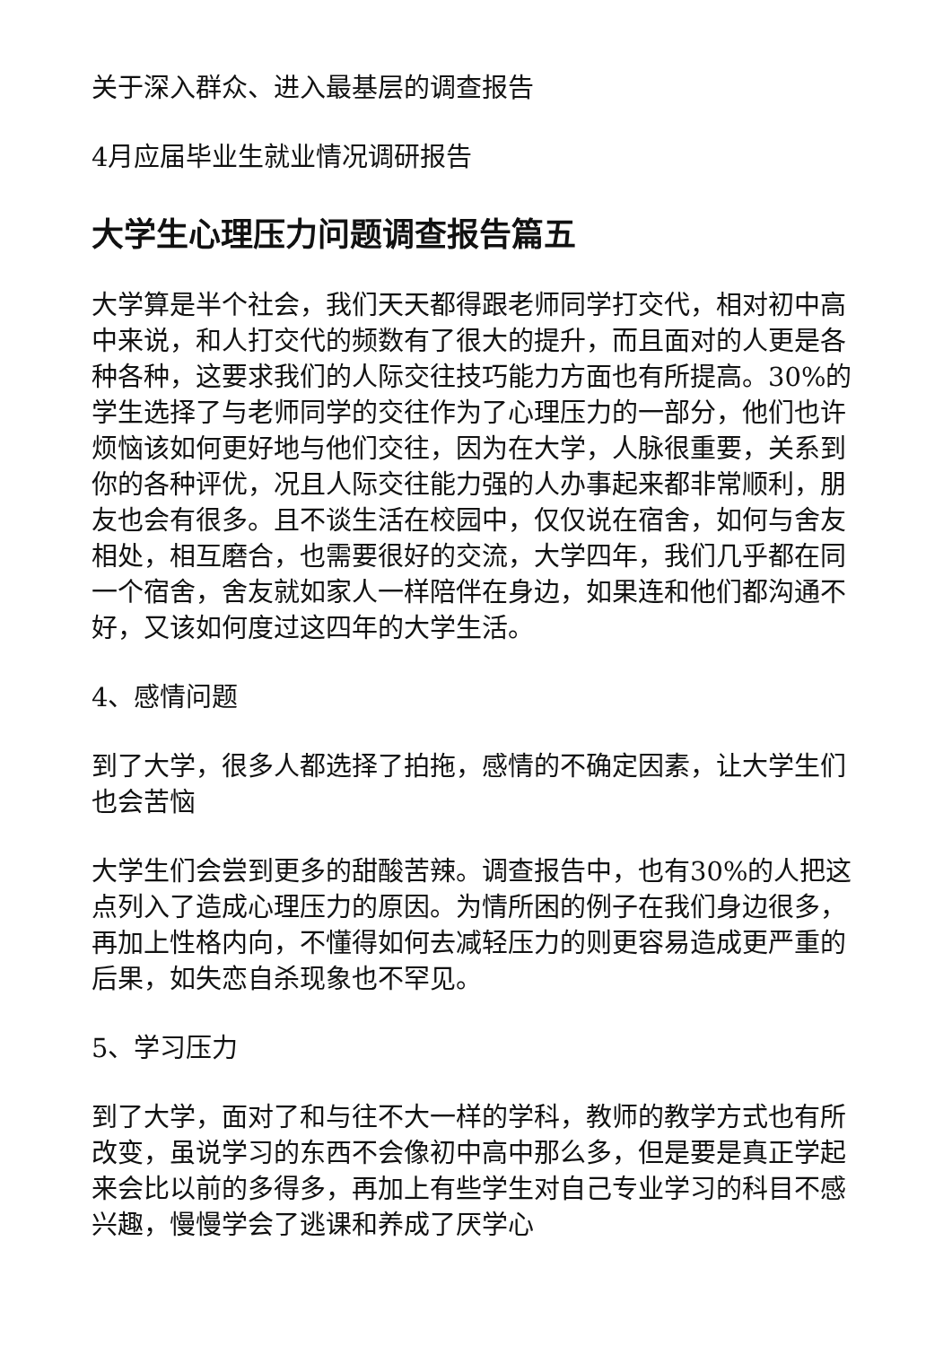关于深入群众、进入最基层的调查报告
4月应届毕业生就业情况调研报告
大学生心理压力问题调查报告篇五
大学算是半个社会，我们天天都得跟老师同学打交代，相对初中高中来说，和人打交代的频数有了很大的提升，而且面对的人更是各种各种，这要求我们的人际交往技巧能力方面也有所提高。30%的学生选择了与老师同学的交往作为了心理压力的一部分，他们也许烦恼该如何更好地与他们交往，因为在大学，人脉很重要，关系到你的各种评优，况且人际交往能力强的人办事起来都非常顺利，朋友也会有很多。且不谈生活在校园中，仅仅说在宿舍，如何与舍友相处，相互磨合，也需要很好的交流，大学四年，我们几乎都在同一个宿舍，舍友就如家人一样陪伴在身边，如果连和他们都沟通不好，又该如何度过这四年的大学生活。
4、感情问题
到了大学，很多人都选择了拍拖，感情的不确定因素，让大学生们也会苦恼
大学生们会尝到更多的甜酸苦辣。调查报告中，也有30%的人把这点列入了造成心理压力的原因。为情所困的例子在我们身边很多，再加上性格内向，不懂得如何去减轻压力的则更容易造成更严重的后果，如失恋自杀现象也不罕见。
5、学习压力
到了大学，面对了和与往不大一样的学科，教师的教学方式也有所改变，虽说学习的东西不会像初中高中那么多，但是要是真正学起来会比以前的多得多，再加上有些学生对自己专业学习的科目不感兴趣，慢慢学会了逃课和养成了厌学心